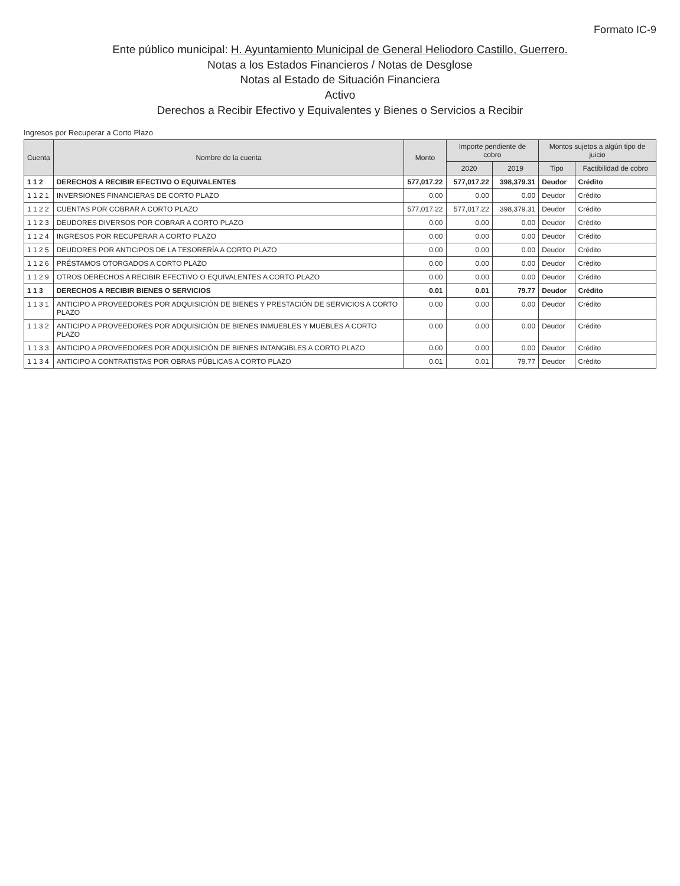Formato IC-9
Ente público municipal: H. Ayuntamiento Municipal de General Heliodoro Castillo, Guerrero.
Notas a los Estados Financieros / Notas de Desglose
Notas al Estado de Situación Financiera
Activo
Derechos a Recibir Efectivo y Equivalentes y Bienes o Servicios a Recibir
Ingresos por Recuperar a Corto Plazo
| Cuenta | Nombre de la cuenta | Monto | Importe pendiente de cobro | | Montos sujetos a algún tipo de juicio | |
| --- | --- | --- | --- | --- | --- | --- |
| | | | 2020 | 2019 | Tipo | Factibilidad de cobro |
| 1 1 2 | DERECHOS A RECIBIR EFECTIVO O EQUIVALENTES | 577,017.22 | 577,017.22 | 398,379.31 | Deudor | Crédito |
| 1 1 2 1 | INVERSIONES FINANCIERAS DE CORTO PLAZO | 0.00 | 0.00 | 0.00 | Deudor | Crédito |
| 1 1 2 2 | CUENTAS POR COBRAR A CORTO PLAZO | 577,017.22 | 577,017.22 | 398,379.31 | Deudor | Crédito |
| 1 1 2 3 | DEUDORES DIVERSOS POR COBRAR A CORTO PLAZO | 0.00 | 0.00 | 0.00 | Deudor | Crédito |
| 1 1 2 4 | INGRESOS POR RECUPERAR A CORTO PLAZO | 0.00 | 0.00 | 0.00 | Deudor | Crédito |
| 1 1 2 5 | DEUDORES POR ANTICIPOS DE LA TESORERÍA A CORTO PLAZO | 0.00 | 0.00 | 0.00 | Deudor | Crédito |
| 1 1 2 6 | PRÉSTAMOS OTORGADOS A CORTO PLAZO | 0.00 | 0.00 | 0.00 | Deudor | Crédito |
| 1 1 2 9 | OTROS DERECHOS A RECIBIR EFECTIVO O EQUIVALENTES A CORTO PLAZO | 0.00 | 0.00 | 0.00 | Deudor | Crédito |
| 1 1 3 | DERECHOS A RECIBIR BIENES O SERVICIOS | 0.01 | 0.01 | 79.77 | Deudor | Crédito |
| 1 1 3 1 | ANTICIPO A PROVEEDORES POR ADQUISICIÓN DE BIENES Y PRESTACIÓN DE SERVICIOS A CORTO PLAZO | 0.00 | 0.00 | 0.00 | Deudor | Crédito |
| 1 1 3 2 | ANTICIPO A PROVEEDORES POR ADQUISICIÓN DE BIENES INMUEBLES Y MUEBLES A CORTO PLAZO | 0.00 | 0.00 | 0.00 | Deudor | Crédito |
| 1 1 3 3 | ANTICIPO A PROVEEDORES POR ADQUISICIÓN DE BIENES INTANGIBLES A CORTO PLAZO | 0.00 | 0.00 | 0.00 | Deudor | Crédito |
| 1 1 3 4 | ANTICIPO A CONTRATISTAS POR OBRAS PÚBLICAS A CORTO PLAZO | 0.01 | 0.01 | 79.77 | Deudor | Crédito |